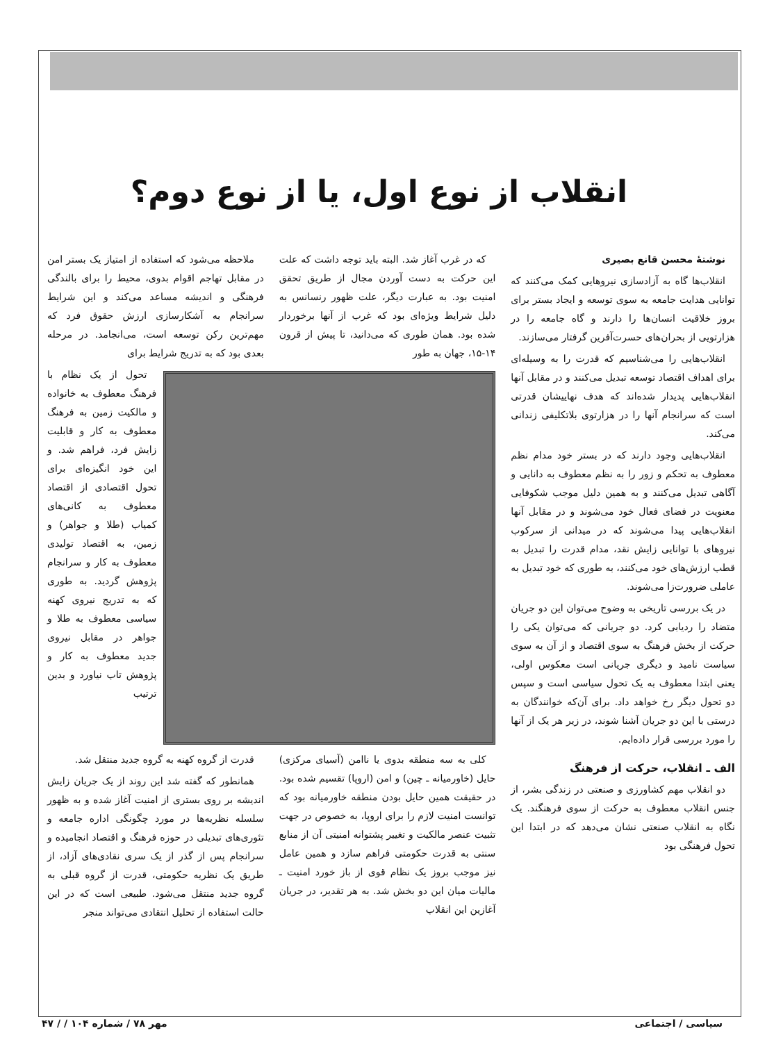انقلاب از نوع اول، یا از نوع دوم؟
نوشتهٔ محسن قانع بصیری
انقلاب‌ها گاه به آزادسازی نیروهایی کمک می‌کنند که توانایی هدایت جامعه به سوی توسعه و ایجاد بستر برای بروز خلاقیت انسان‌ها را دارند و گاه جامعه را در هزارتویی از بحران‌های حسرت‌آفرین گرفتار می‌سازند.
انقلاب‌هایی را می‌شناسیم که قدرت را به وسیله‌ای برای اهداف اقتصاد توسعه تبدیل می‌کنند و در مقابل آنها انقلاب‌هایی پدیدار شده‌اند که هدف نهاییشان قدرتی است که سرانجام آنها را در هزارتوی بلاتکلیفی زندانی می‌کند.
انقلاب‌هایی وجود دارند که در بستر خود مدام نظم معطوف به تحکم و زور را به نظم معطوف به دانایی و آگاهی تبدیل می‌کنند و به همین دلیل موجب شکوفایی معنویت در فضای فعال خود می‌شوند و در مقابل آنها انقلاب‌هایی پیدا می‌شوند که در میدانی از سرکوب نیروهای با توانایی زایش نقد، مدام قدرت را تبدیل به قطب ارزش‌های خود می‌کنند، به طوری که خود تبدیل به عاملی ضرورت‌زا می‌شوند.
در یک بررسی تاریخی به وضوح می‌توان این دو جریان متضاد را ردیابی کرد. دو جریانی که می‌توان یکی را حرکت از بخش فرهنگ به سوی اقتصاد و از آن به سوی سیاست نامید و دیگری جریانی است معکوس اولی، یعنی ابتدا معطوف به یک تحول سیاسی است و سپس دو تحول دیگر رخ خواهد داد. برای آن‌که خوانندگان به درستی با این دو جریان آشنا شوند، در زیر هر یک از آنها را مورد بررسی قرار داده‌ایم.
الف ـ انقلاب، حرکت از فرهنگ
دو انقلاب مهم کشاورزی و صنعتی در زندگی بشر، از جنس انقلاب معطوف به حرکت از سوی فرهنگند. یک نگاه به انقلاب صنعتی نشان می‌دهد که در ابتدا این تحول فرهنگی بود
که در غرب آغاز شد. البته باید توجه داشت که علت این حرکت به دست آوردن مجال از طریق تحقق امنیت بود. به عبارت دیگر، علت ظهور رنسانس به دلیل شرایط ویژه‌ای بود که غرب از آنها برخوردار شده بود. همان طوری که می‌دانید، تا پیش از قرون ۱۴-۱۵، جهان به طور
ملاحظه می‌شود که استفاده از امتیاز یک بستر امن در مقابل تهاجم اقوام بدوی، محیط را برای بالندگی فرهنگی و اندیشه مساعد می‌کند و این شرایط سرانجام به آشکارسازی ارزش حقوق فرد که مهم‌ترین رکن توسعه است، می‌انجامد. در مرحله بعدی بود که به تدریج شرایط برای
تحول از یک نظام با فرهنگ معطوف به خانواده و مالکیت زمین به فرهنگ معطوف به کار و قابلیت زایش فرد، فراهم شد. و این خود انگیزه‌ای برای تحول اقتصادی از اقتصاد معطوف به کانی‌های کمیاب (طلا و جواهر) و زمین، به اقتصاد تولیدی معطوف به کار و سرانجام پژوهش گردید. به طوری که به تدریج نیروی کهنه سیاسی معطوف به طلا و جواهر در مقابل نیروی جدید معطوف به کار و پژوهش تاب نیاورد و بدین ترتیب
کلی به سه منطقه بدوی یا ناامن (آسیای مرکزی) حایل (خاورمیانه ـ چین) و امن (اروپا) تقسیم شده بود. در حقیقت همین حایل بودن منطقه خاورمیانه بود که توانست امنیت لازم را برای اروپا، به خصوص در جهت تثبیت عنصر مالکیت و تغییر پشتوانه امنیتی آن از منابع سنتی به قدرت حکومتی فراهم سازد و همین عامل نیز موجب بروز یک نظام قوی از باز خورد امنیت ـ مالیات میان این دو بخش شد. به هر تقدیر، در جریان آغازین این انقلاب
قدرت از گروه کهنه به گروه جدید منتقل شد.
همانطور که گفته شد این روند از یک جریان زایش اندیشه بر روی بستری از امنیت آغاز شده و به ظهور سلسله نظریه‌ها در مورد چگونگی اداره جامعه و تئوری‌های تبدیلی در حوزه فرهنگ و اقتصاد انجامیده و سرانجام پس از گذر از یک سری نقادی‌های آزاد، از طریق یک نظریه حکومتی، قدرت از گروه قبلی به گروه جدید منتقل می‌شود. طبیعی است که در این حالت استفاده از تحلیل انتقادی می‌تواند منجر
سیاسی / اجتماعی مهر ۷۸ / شماره ۱۰۴ / / ۴۷